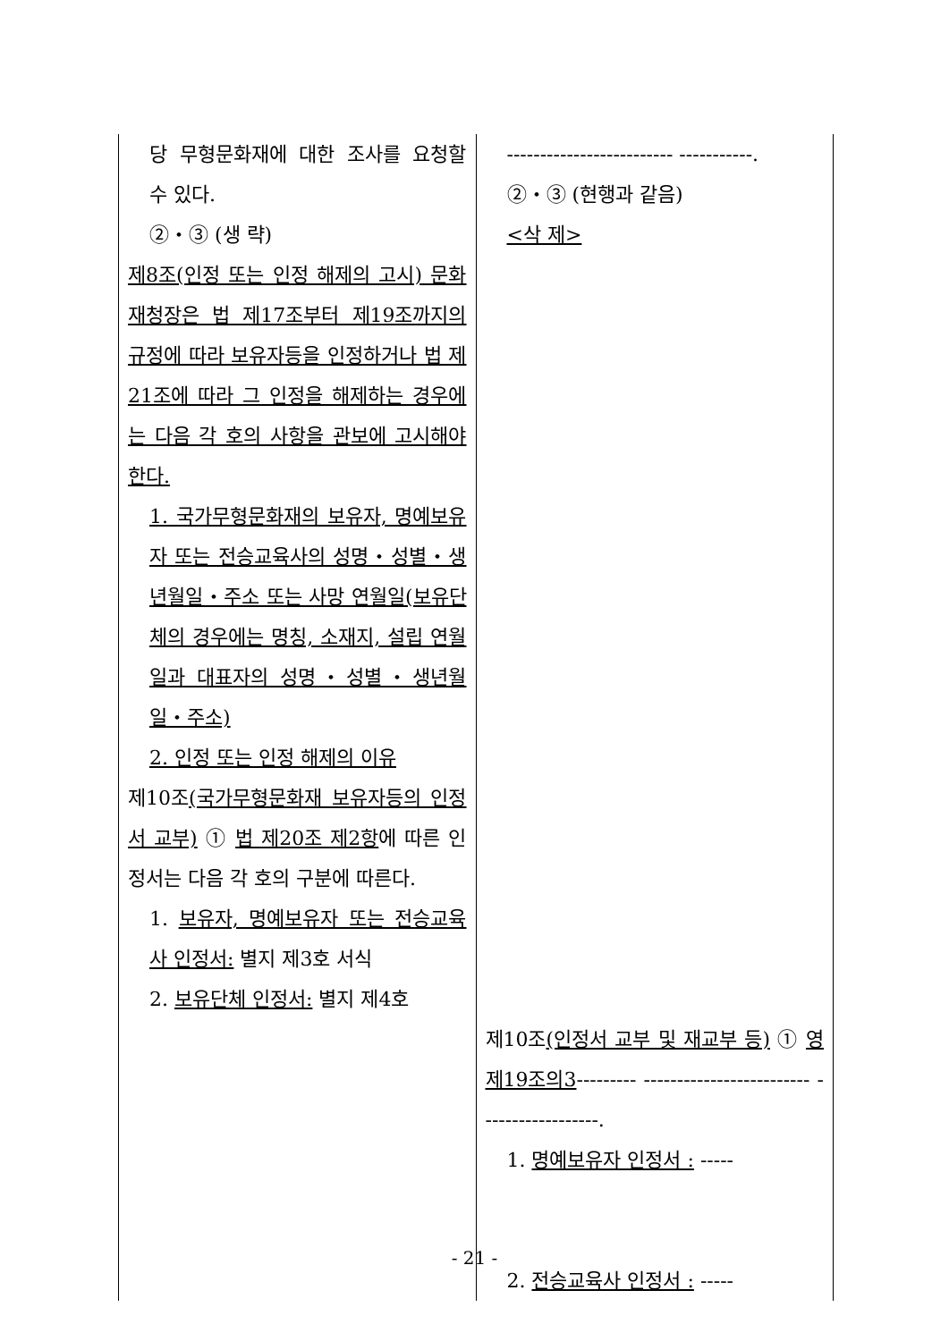| 당 무형문화재에 대한 조사를 요청할 수 있다. ②・③ (생 략) 제8조(인정 또는 인정 해제의 고시) 문화재청장은 법 제17조부터 제19조까지의 규정에 따라 보유자등을 인정하거나 법 제21조에 따라 그 인정을 해제하는 경우에는 다음 각 호의 사항을 관보에 고시해야 한다. 1. 국가무형문화재의 보유자, 명예보유자 또는 전승교육사의 성명・성별・생년월일・주소 또는 사망 연월일(보유단체의 경우에는 명칭, 소재지, 설립 연월일과 대표자의 성명・성별・생년월일・주소) 2. 인정 또는 인정 해제의 이유 제10조 (국가무형문화재 보유자등의 인정서 교부) ① 법 제20조 제2항 에 따른 인정서는 다음 각 호의 구분에 따른다. 1. 보유자, 명예보유자 또는 전승교육사 인정서: 별지 제3호 서식 2. 보유단체 인정서: 별지 제4호 | ------------------------- -----------. ②・③ (현행과 같음) <삭 제> 제10조 (인정서 교부 및 재교부 등) ① 영 제19조의3 --------- ------------------------- ------------------. 1. 명예보유자 인정서 : ----- 2. 전승교육사 인정서 : ----- |
- 21 -